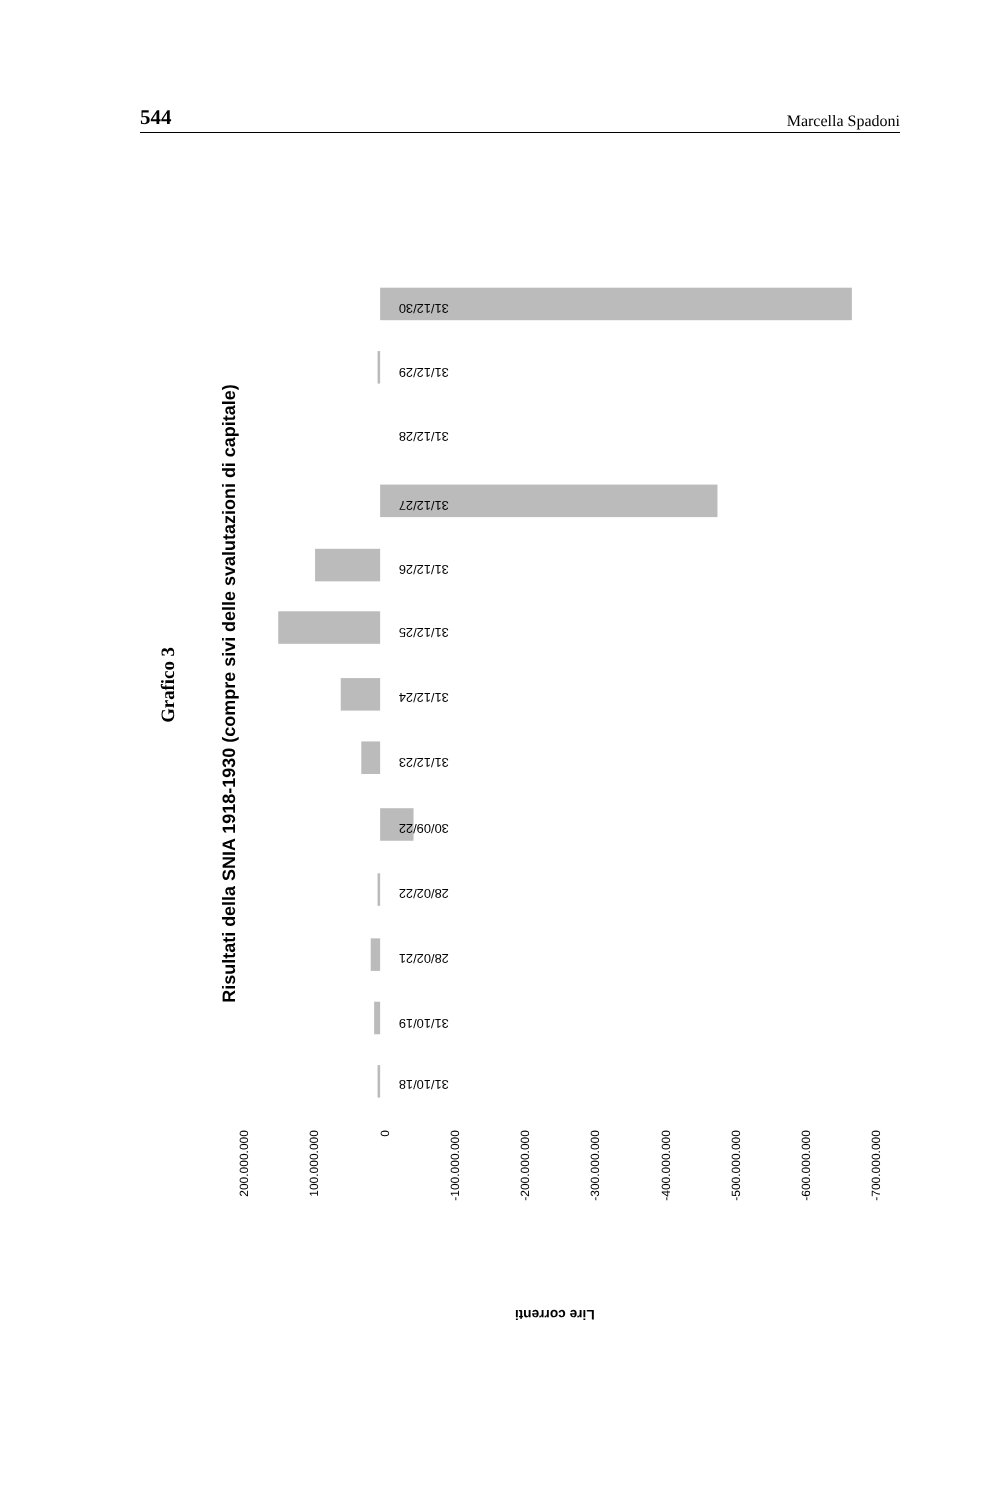544 Marcella Spadoni
Grafico 3
Risultati della SNIA 1918-1930 (compre sivi delle svalutazioni di capitale)
31/12/30
31/12/29
31/12/28
31/12/27
31/12/26
31/12/25
31/12/24
31/12/23
30/09/22
28/02/22
28/02/21
31/10/19
31/10/18
200.000.000
100.000.000
0
-100.000.000
-200.000.000
-300.000.000
-400.000.000
-500.000.000
-600.000.000
-700.000.000
Lire correnti